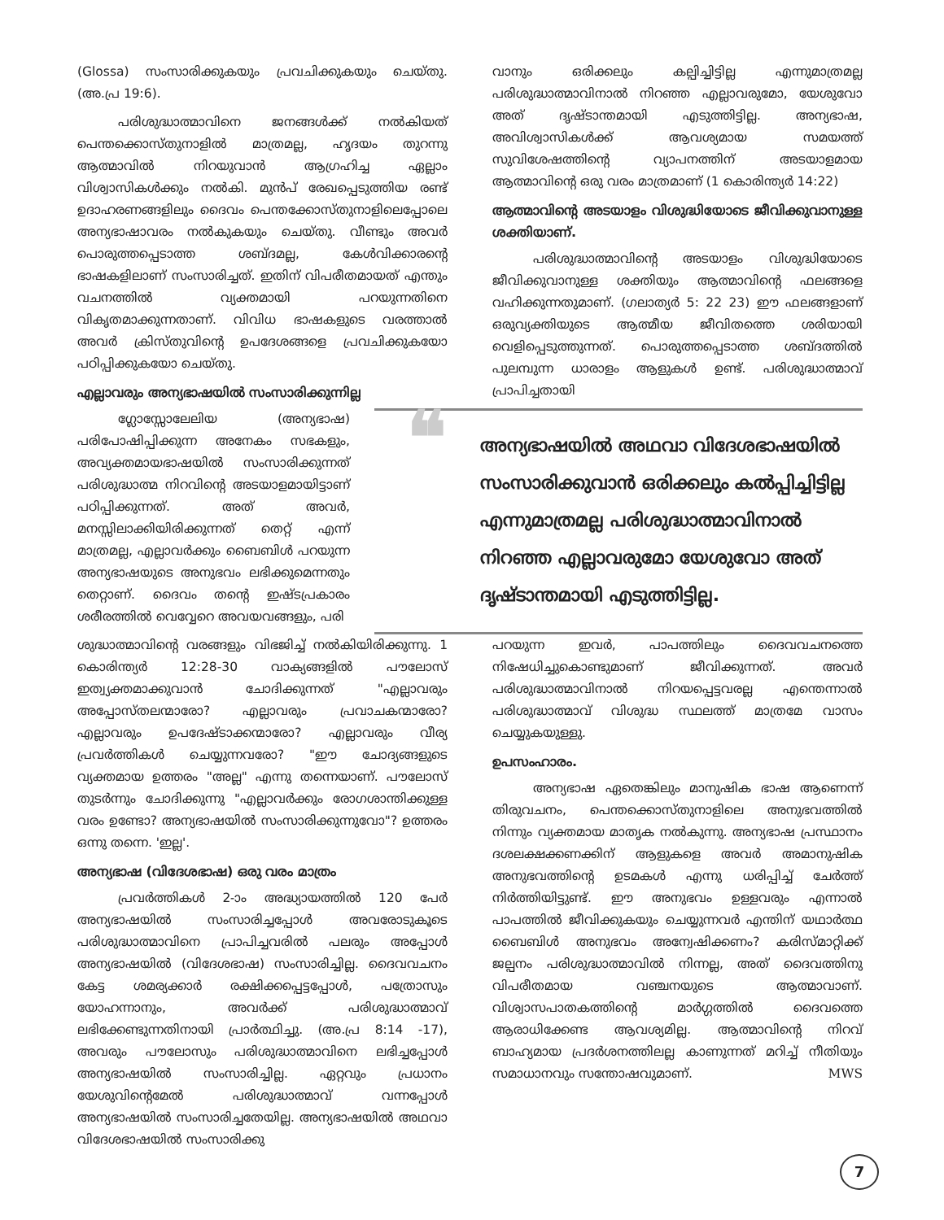(Glossa) സംസാരിക്കുകയും പ്രവചിക്കുകയും ചെയ്തു. (അ.പ്ര 19:6).
പരിശുദ്ധാത്മാവിനെ ജനങ്ങൾക്ക് നൽകിയത് പെന്തക്കൊസ്തുനാളിൽ മാത്രമല്ല, ഹൃദയം തുറന്നു ആത്മാവിൽ നിറയുവാൻ ആഗ്രഹിച്ച ഏല്ലാം വിശ്വാസികൾക്കും നൽകി. മുൻപ് രേഖപ്പെടുത്തിയ രണ്ട് ഉദാഹരണങ്ങളിലും ദൈവം പെന്തക്കോസ്തുനാളിലെപ്പോലെ അന്യഭാഷാവരം നൽകുകയും ചെയ്തു. വീണ്ടും അവർ പൊരുത്തപ്പെടാത്ത ശബ്ദമല്ല, കേൾവിക്കാരന്റെ ഭാഷകളിലാണ് സംസാരിച്ചത്. ഇതിന് വിപരീതമായത് എന്തും വചനത്തിൽ വ്യക്തമായി പറയുന്നതിനെ വികൃതമാക്കുന്നതാണ്. വിവിധ ഭാഷകളുടെ വരത്താൽ അവർ ക്രിസ്തുവിന്റെ ഉപദേശങ്ങളെ പ്രവചിക്കുകയോ പഠിപ്പിക്കുകയോ ചെയ്തു.
എല്ലാവരും അന്യഭാഷയിൽ സംസാരിക്കുന്നില്ല
വാനും ഒരിക്കലും കല്പിച്ചിട്ടില്ല എന്നുമാത്രമല്ല പരിശുദ്ധാത്മാവിനാൽ നിറഞ്ഞ എല്ലാവരുമോ, യേശുവോ അത് ദൃഷ്ടാന്തമായി എടുത്തിട്ടില്ല. അന്യഭാഷ, അവിശ്വാസികൾക്ക് ആവശ്യമായ സമയത്ത് സുവിശേഷത്തിന്റെ വ്യാപനത്തിന് അടയാളമായ ആത്മാവിന്റെ ഒരു വരം മാത്രമാണ് (1 കൊരിന്ത്യർ 14:22)
ആത്മാവിന്റെ അടയാളം വിശുദ്ധിയോടെ ജീവിക്കുവാനുള്ള ശക്തിയാണ്.
പരിശുദ്ധാത്മാവിന്റെ അടയാളം വിശുദ്ധിയോടെ ജീവിക്കുവാനുള്ള ശക്തിയും ആത്മാവിന്റെ ഫലങ്ങളെ വഹിക്കുന്നതുമാണ്. (ഗലാത്യർ 5: 22 23) ഈ ഫലങ്ങളാണ് ഒരുവ്യക്തിയുടെ ആത്മീയ ജീവിതത്തെ ശരിയായി വെളിപ്പെടുത്തുന്നത്. പൊരുത്തപ്പെടാത്ത ശബ്ദത്തിൽ പുലമ്പുന്ന ധാരാളം ആളുകൾ ഉണ്ട്. പരിശുദ്ധാത്മാവ് പ്രാപിച്ചതായി
ഗ്ലോസ്സോലേലിയ (അന്യഭാഷ) പരിപോഷിപ്പിക്കുന്ന അനേകം സഭകളും, അവ്യക്തമായഭാഷയിൽ സംസാരിക്കുന്നത് പരിശുദ്ധാത്മ നിറവിന്റെ അടയാളമായിട്ടാണ് പഠിപ്പിക്കുന്നത്. അത് അവർ, മനസ്സിലാക്കിയിരിക്കുന്നത് തെറ്റ് എന്ന് മാത്രമല്ല, എല്ലാവർക്കും ബൈബിൾ പറയുന്ന അന്യഭാഷയുടെ അനുഭവം ലഭിക്കുമെന്നതും തെറ്റാണ്. ദൈവം തന്റെ ഇഷ്ടപ്രകാരം ശരീരത്തിൽ വെവ്വേറെ അവയവങ്ങളും, പരി
❝ അന്യഭാഷയിൽ അഥവാ വിദേശഭാഷയിൽ സംസാരിക്കുവാൻ ഒരിക്കലും കൽപ്പിച്ചിട്ടില്ല എന്നുമാത്രമല്ല പരിശുദ്ധാത്മാവിനാൽ നിറഞ്ഞ എല്ലാവരുമോ യേശുവോ അത് ദൃഷ്ടാന്തമായി എടുത്തിട്ടില്ല.
ശുദ്ധാത്മാവിന്റെ വരങ്ങളും വിഭജിച്ച് നൽകിയിരിക്കുന്നു. 1 കൊരിന്ത്യർ 12:28-30 വാക്യങ്ങളിൽ പൗലോസ് ഇത്വ്യക്തമാക്കുവാൻ ചോദിക്കുന്നത് "എല്ലാവരും അപ്പോസ്തലന്മാരോ? എല്ലാവരും പ്രവാചകന്മാരോ? എല്ലാവരും ഉപദേഷ്ടാക്കന്മാരോ? എല്ലാവരും വീര്യ പ്രവർത്തികൾ ചെയ്യുന്നവരോ? "ഈ ചോദ്യങ്ങളുടെ വ്യക്തമായ ഉത്തരം "അല്ല" എന്നു തന്നെയാണ്. പൗലോസ് തുടർന്നും ചോദിക്കുന്നു "എല്ലാവർക്കും രോഗശാന്തിക്കുള്ള വരം ഉണ്ടോ? അന്യഭാഷയിൽ സംസാരിക്കുന്നുവോ"? ഉത്തരം ഒന്നു തന്നെ. 'ഇല്ല'.
അന്യഭാഷ (വിദേശഭാഷ) ഒരു വരം മാത്രം
പ്രവർത്തികൾ 2-ാം അദ്ധ്യായത്തിൽ 120 പേർ അന്യഭാഷയിൽ സംസാരിച്ചപ്പോൾ അവരോടുകൂടെ പരിശുദ്ധാത്മാവിനെ പ്രാപിച്ചവരിൽ പലരും അപ്പോൾ അന്യഭാഷയിൽ (വിദേശഭാഷ) സംസാരിച്ചില്ല. ദൈവവചനം കേട്ട ശമര്യക്കാർ രക്ഷിക്കപ്പെട്ടപ്പോൾ, പത്രോസും യോഹന്നാനും, അവർക്ക് പരിശുദ്ധാത്മാവ് ലഭിക്കേണ്ടുന്നതിനായി പ്രാർത്ഥിച്ചു. (അ.പ്ര 8:14 -17), അവരും പൗലോസും പരിശുദ്ധാത്മാവിനെ ലഭിച്ചപ്പോൾ അന്യഭാഷയിൽ സംസാരിച്ചില്ല. ഏറ്റവും പ്രധാനം യേശുവിന്റെമേൽ പരിശുദ്ധാത്മാവ് വന്നപ്പോൾ അന്യഭാഷയിൽ സംസാരിച്ചതേയില്ല. അന്യഭാഷയിൽ അഥവാ വിദേശഭാഷയിൽ സംസാരിക്കു
പറയുന്ന ഇവർ, പാപത്തിലും ദൈവവചനത്തെ നിഷേധിച്ചുകൊണ്ടുമാണ് ജീവിക്കുന്നത്. അവർ പരിശുദ്ധാത്മാവിനാൽ നിറയപ്പെട്ടവരല്ല എന്തെന്നാൽ പരിശുദ്ധാത്മാവ് വിശുദ്ധ സ്ഥലത്ത് മാത്രമേ വാസം ചെയ്യുകയുള്ളു.
ഉപസംഹാരം.
അന്യഭാഷ ഏതെങ്കിലും മാനുഷിക ഭാഷ ആണെന്ന് തിരുവചനം, പെന്തക്കൊസ്തുനാളിലെ അനുഭവത്തിൽ നിന്നും വ്യക്തമായ മാതൃക നൽകുന്നു. അന്യഭാഷ പ്രസ്ഥാനം ദശലക്ഷക്കണക്കിന് ആളുകളെ അവർ അമാനുഷിക അനുഭവത്തിന്റെ ഉടമകൾ എന്നു ധരിപ്പിച്ച് ചേർത്ത് നിർത്തിയിട്ടുണ്ട്. ഈ അനുഭവം ഉള്ളവരും എന്നാൽ പാപത്തിൽ ജീവിക്കുകയും ചെയ്യുന്നവർ എന്തിന് യഥാർത്ഥ ബൈബിൾ അനുഭവം അന്വേഷിക്കണം? കരിസ്മാറ്റിക്ക് ജല്പനം പരിശുദ്ധാത്മാവിൽ നിന്നല്ല, അത് ദൈവത്തിനു വിപരീതമായ വഞ്ചനയുടെ ആത്മാവാണ്. വിശ്വാസപാതകത്തിന്റെ മാർഗ്ഗത്തിൽ ദൈവത്തെ ആരാധിക്കേണ്ട ആവശ്യമില്ല. ആത്മാവിന്റെ നിറവ് ബാഹ്യമായ പ്രദർശനത്തിലല്ല കാണുന്നത് മറിച്ച് നീതിയും സമാധാനവും സന്തോഷവുമാണ്. MWS
7